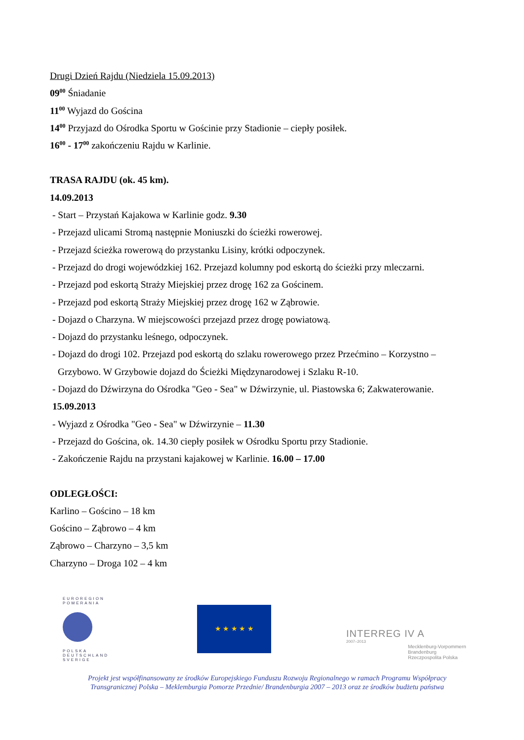Drugi Dzień Rajdu (Niedziela 15.09.2013)
09<sup>00</sup> Śniadanie
11<sup>00</sup> Wyjazd do Gościna
14<sup>00</sup> Przyjazd do Ośrodka Sportu w Gościnie przy Stadionie – ciepły posiłek.
16<sup>00</sup> - 17<sup>00</sup> zakończeniu Rajdu w Karlinie.
TRASA RAJDU (ok. 45 km).
14.09.2013
- Start – Przystań Kajakowa w Karlinie godz. 9.30
- Przejazd ulicami Stromą następnie Moniuszki do ścieżki rowerowej.
- Przejazd ścieżka rowerową do przystanku Lisiny, krótki odpoczynek.
- Przejazd do drogi wojewódzkiej 162. Przejazd kolumny pod eskortą do ścieżki przy mleczarni.
- Przejazd pod eskortą Straży Miejskiej przez drogę 162 za Gościnem.
- Przejazd pod eskortą Straży Miejskiej przez drogę 162 w Ząbrowie.
- Dojazd o Charzyna. W miejscowości przejazd przez drogę powiatową.
- Dojazd do przystanku leśnego, odpoczynek.
- Dojazd do drogi 102. Przejazd pod eskortą do szlaku rowerowego przez Przećmino – Korzystno –
Grzybowo. W Grzybowie dojazd do Ścieżki Międzynarodowej i Szlaku R-10.
- Dojazd do Dźwirzyna do Ośrodka "Geo - Sea" w Dźwirzynie, ul. Piastowska 6; Zakwaterowanie.
15.09.2013
- Wyjazd z Ośrodka "Geo - Sea" w Dźwirzynie – 11.30
- Przejazd do Gościna, ok. 14.30 ciepły posiłek w Ośrodku Sportu przy Stadionie.
- Zakończenie Rajdu na przystani kajakowej w Karlinie. 16.00 – 17.00
ODLEGŁOŚCI:
Karlino – Gościno – 18 km
Gościno – Ząbrowo – 4 km
Ząbrowo – Charzyno – 3,5 km
Charzyno – Droga 102 – 4 km
EUROREGION
POMERANIA
POLSKA
DEUTSCHLAND
SVERIGE
★ ★ ★ ★ ★
INTERREG IV A
2007–2013
Mecklenburg-Vorpommern
Brandenburg
Rzeczpospolita Polska
Projekt jest współfinansowany ze środków Europejskiego Funduszu Rozwoju Regionalnego w ramach Programu Współpracy
Transgranicznej Polska – Meklemburgia Pomorze Przednie/ Brandenburgia 2007 – 2013 oraz ze środków budżetu państwa